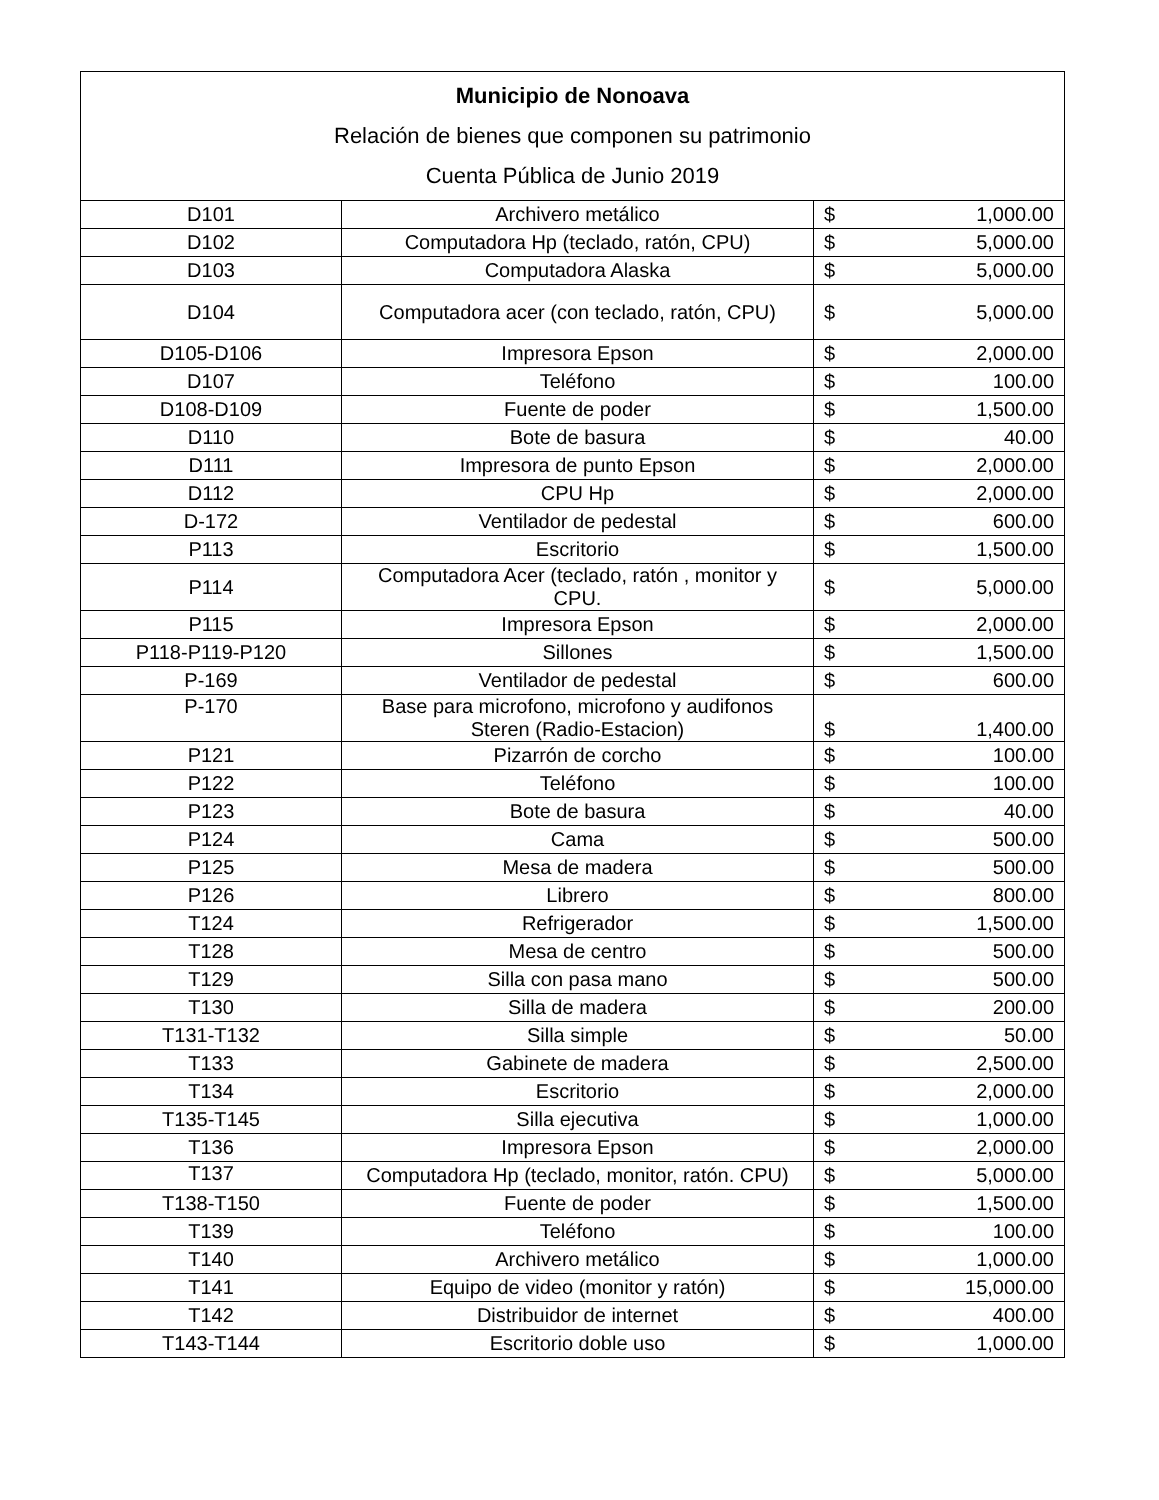| Municipio de Nonoava Relación de bienes que componen su patrimonio Cuenta Pública de Junio 2019 | | | |
| --- | --- | --- | --- |
| D101 | Archivero metálico | $ | 1,000.00 |
| D102 | Computadora Hp (teclado, ratón, CPU) | $ | 5,000.00 |
| D103 | Computadora Alaska | $ | 5,000.00 |
| D104 | Computadora acer (con teclado, ratón, CPU) | $ | 5,000.00 |
| D105-D106 | Impresora Epson | $ | 2,000.00 |
| D107 | Teléfono | $ | 100.00 |
| D108-D109 | Fuente de poder | $ | 1,500.00 |
| D110 | Bote de basura | $ | 40.00 |
| D111 | Impresora de punto Epson | $ | 2,000.00 |
| D112 | CPU Hp | $ | 2,000.00 |
| D-172 | Ventilador de pedestal | $ | 600.00 |
| P113 | Escritorio | $ | 1,500.00 |
| P114 | Computadora Acer (teclado, ratón , monitor y CPU. | $ | 5,000.00 |
| P115 | Impresora Epson | $ | 2,000.00 |
| P118-P119-P120 | Sillones | $ | 1,500.00 |
| P-169 | Ventilador de pedestal | $ | 600.00 |
| P-170 | Base para microfono, microfono y audifonos Steren (Radio-Estacion) | $ | 1,400.00 |
| P121 | Pizarrón de corcho | $ | 100.00 |
| P122 | Teléfono | $ | 100.00 |
| P123 | Bote de basura | $ | 40.00 |
| P124 | Cama | $ | 500.00 |
| P125 | Mesa de madera | $ | 500.00 |
| P126 | Librero | $ | 800.00 |
| T124 | Refrigerador | $ | 1,500.00 |
| T128 | Mesa de centro | $ | 500.00 |
| T129 | Silla con pasa mano | $ | 500.00 |
| T130 | Silla de madera | $ | 200.00 |
| T131-T132 | Silla simple | $ | 50.00 |
| T133 | Gabinete de madera | $ | 2,500.00 |
| T134 | Escritorio | $ | 2,000.00 |
| T135-T145 | Silla ejecutiva | $ | 1,000.00 |
| T136 | Impresora Epson | $ | 2,000.00 |
| T137 | Computadora Hp (teclado, monitor, ratón. CPU) | $ | 5,000.00 |
| T138-T150 | Fuente de poder | $ | 1,500.00 |
| T139 | Teléfono | $ | 100.00 |
| T140 | Archivero metálico | $ | 1,000.00 |
| T141 | Equipo de video (monitor y ratón) | $ | 15,000.00 |
| T142 | Distribuidor de internet | $ | 400.00 |
| T143-T144 | Escritorio doble uso | $ | 1,000.00 |